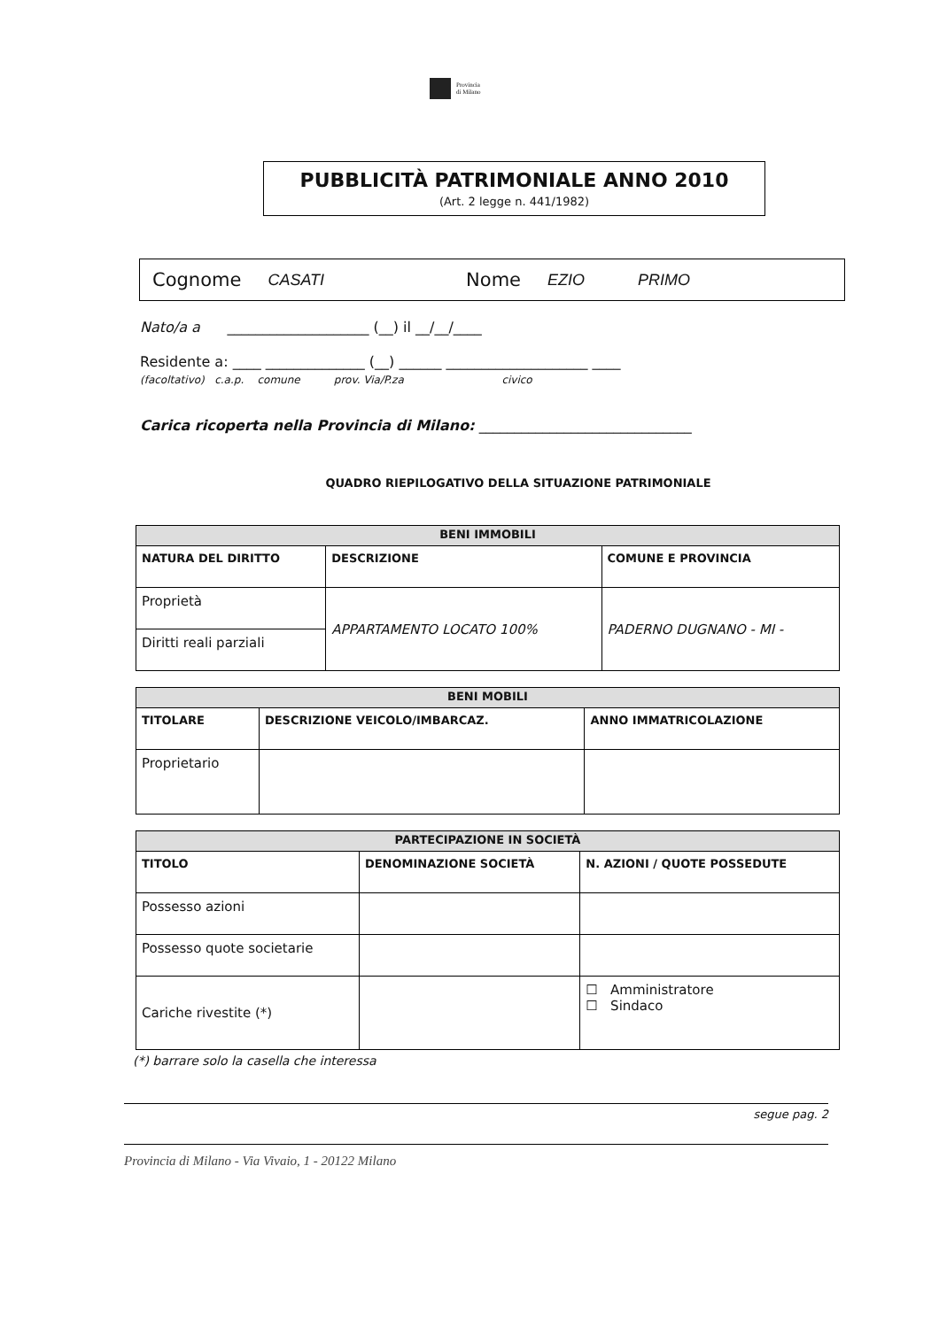Provincia
di Milano
PUBBLICITÀ PATRIMONIALE ANNO 2010
(Art. 2 legge n. 441/1982)
Cognome CASATI Nome EZIO PRIMO
Nato/a a ____________________ (__) il __/__/____
Residente a: ____ ______________ (__) ______ ____________________ ____
(facoltativo) c.a.p. comune prov. Via/P.za civico
Carica ricoperta nella Provincia di Milano: ______________________________
QUADRO RIEPILOGATIVO DELLA SITUAZIONE PATRIMONIALE
| BENI IMMOBILI | | |
| --- | --- | --- |
| NATURA DEL DIRITTO | DESCRIZIONE | COMUNE E PROVINCIA |
| Proprietà | APPARTAMENTO LOCATO 100% | PADERNO DUGNANO - MI - |
| Diritti reali parziali | | |
| BENI MOBILI | | |
| --- | --- | --- |
| TITOLARE | DESCRIZIONE VEICOLO/IMBARCAZ. | ANNO IMMATRICOLAZIONE |
| Proprietario | | |
| PARTECIPAZIONE IN SOCIETÀ | | |
| --- | --- | --- |
| TITOLO | DENOMINAZIONE SOCIETÀ | N. AZIONI / QUOTE POSSEDUTE |
| Possesso azioni | | |
| Possesso quote societarie | | |
| Cariche rivestite (*) | | ☐ Amministratore ☐ Sindaco |
(*) barrare solo la casella che interessa
segue pag. 2
Provincia di Milano - Via Vivaio, 1 - 20122 Milano